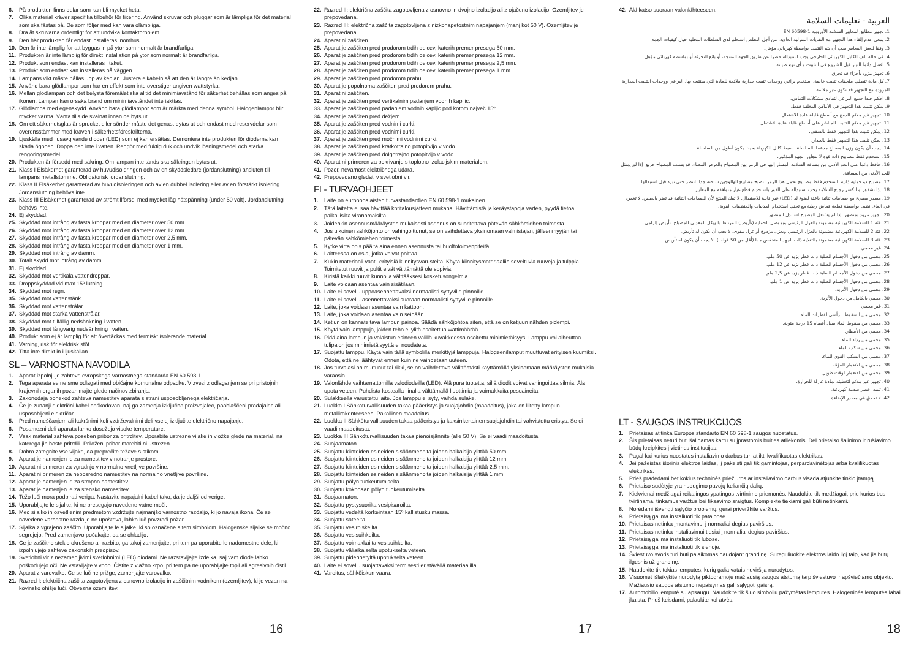6. På produkten finns delar som kan bli mycket heta.
7. Olika material kräver specifika tillbehör för fixering. Använd skruvar och pluggar som är lämpliga för det material som ska fästas på. De som följer med kan vara olämpliga.
8. Dra åt skruvarna ordentligt för att undvika kontaktproblem.
9. Den här produkten får endast installeras inomhus.
10. Den är inte lämplig för att byggas in på ytor som normalt är brandfarliga.
11. Produkten är inte lämplig för direkt installation på ytor som normalt är brandfarliga.
12. Produkt som endast kan installeras i taket.
13. Produkt som endast kan installeras på väggen.
14. Lampans vikt måste hållas upp av kedjan. Justera elkabeln så att den är längre än kedjan.
15. Använd bara glödlampor som har en effekt som inte överstiger angiven wattstyrka.
16. Mellan glödlampan och det belysta föremålet ska alltid det minimiavstånd för säkerhet behållas som anges på ikonen. Lampan kan orsaka brand om minimiavståndet inte iakttas.
17. Glödlampa med egenskydd. Använd bara glödlampor som är märkta med denna symbol. Halogenlampor blir mycket varma. Vänta tills de svalnat innan de byts ut.
18. Om ett säkerhetsglas är sprucket eller sönder måste det genast bytas ut och endast med reservdelar som överensstämmer med kraven i säkerhetsföreskrifterna.
19. Ljuskälla med ljusavgivande dioder (LED) som ej kan ersättas. Demontera inte produkten för dioderna kan skada ögonen. Doppa den inte i vatten. Rengör med fuktig duk och undvik lösningsmedel och starka rengöringsmedel.
20. Produkten är försedd med säkring. Om lampan inte tänds ska säkringen bytas ut.
21. Klass I Elsäkerhet garanterad av huvudisoleringen och av en skyddsledare (jordanslutning) ansluten till lampans metallstomme. Obligatorisk jordanslutning.
22. Klass II Elsäkerhet garanterad av huvudisoleringen och av en dubbel isolering eller av en förstärkt isolering. Jordanslutning behövs inte.
23. Klass III Elsäkerhet garanterad av strömtillförsel med mycket låg nätspänning (under 50 volt). Jordanslutning behövs inte.
24. Ej skyddad.
25. Skyddad mot intrång av fasta kroppar med en diameter över 50 mm.
26. Skyddad mot intrång av fasta kroppar med en diameter över 12 mm.
27. Skyddad mot intrång av fasta kroppar med en diameter över 2,5 mm.
28. Skyddad mot intrång av fasta kroppar med en diameter över 1 mm.
29. Skyddad mot intrång av damm.
30. Totalt skydd mot intrång av damm.
31. Ej skyddad.
32. Skyddad mot vertikala vattendroppar.
33. Droppskyddad vid max 15º lutning.
34. Skyddad mot regn.
35. Skyddad mot vattenstänk.
36. Skyddad mot vattenstrålar.
37. Skyddad mot starka vattenstrålar.
38. Skyddad mot tillfällig nedsänkning i vatten.
39. Skyddad mot långvarig nedsänkning i vatten.
40. Produkt som ej är lämplig för att övertäckas med termiskt isolerande material.
41. Varning, risk för elektrisk stöt.
42. Titta inte direkt in i ljuskällan.
SL – VARNOSTNA NAVODILA
1. Aparat izpolnjuje zahteve evropskega varnostnega standarda EN 60 598-1.
2. Tega aparata se ne sme odlagati med običajne komunalne odpadke. V zvezi z odlaganjem se pri pristojnih krajevnih organih pozanimajte glede načinov zbiranja.
3. Zakonodaja ponekod zahteva namestitev aparata s strani usposobljenega električarja.
4. Če je zunanji električni kabel poškodovan, naj ga zamenja izključno proizvajalec, pooblaščeni prodajalec ali usposobljeni električar.
5. Pred nameščanjem ali kakršnimi koli vzdrževalnimi deli vselej izključite električno napajanje.
6. Posamezni deli aparata lahko dosežejo visoke temperature.
7. Vsak material zahteva poseben pribor za pritrditev. Uporabite ustrezne vijake in vložke glede na material, na katerega jih boste pritrdili. Priloženi pribor morebiti ni ustrezen.
8. Dobro zategnite vse vijake, da preprečite težave s stikom.
9. Aparat je namenjen le za namestitev v notranje prostore.
10. Aparat ni primeren za vgradnjo v normalno vnetljive površine.
11. Aparat ni primeren za neposredno namestitev na normalno vnetljive površine.
12. Aparat je namenjen le za stropno namestitev.
13. Aparat je namenjen le za stensko namestitev.
14. Težo luči mora podpirati veriga. Nastavite napajalni kabel tako, da je daljši od verige.
15. Uporabljajte le sijalke, ki ne presegajo navedene vatne moči.
16. Med sijalko in osvetljenim predmetom vzdržujte najmanjšo varnostno razdaljo, ki jo navaja ikona. Če se navedene varnostne razdalje ne upošteva, lahko luč povzroči požar.
17. Sijalka z vgrajeno zaščito. Uporabljajte le sijalke, ki so označene s tem simbolom. Halogenske sijalke se močno segrejejo. Pred zamenjavo počakajte, da se ohladijo.
18. Če je zaščitno steklo okrušeno ali razbito, ga takoj zamenjajte, pri tem pa uporabite le nadomestne dele, ki izpolnjujejo zahteve zakonskih predpisov.
19. Svetlobni vir z nezamenljivimi svetlobnimi (LED) diodami. Ne razstavljajte izdelka, saj vam diode lahko poškodujejo oči. Ne vstavljajte v vodo. Čistite z vlažno krpo, pri tem pa ne uporabljajte topil ali agresivnih čistil.
20. Aparat z varovalko. Če se luč ne prižge, zamenjajte varovalko.
21. Razred I: električna zaščita zagotovljena z osnovno izolacijo in zaščitnim vodnikom (ozemljitev), ki je vezan na kovinsko ohišje luči. Obvezna ozemljitev.
22. Razred II: električna zaščita zagotovljena z osnovno in dvojno izolacijo ali z ojačeno izolacijo. Ozemljitev je prepovedana.
23. Razred III: električna zaščita zagotovljena z nizkonapetostnim napajanjem (manj kot 50 V). Ozemljitev je prepovedana.
24. Aparat ni zaščiten.
25. Aparat je zaščiten pred prodorom trdih delcev, katerih premer presega 50 mm.
26. Aparat je zaščiten pred prodorom trdih delcev, katerih premer presega 12 mm.
27. Aparat je zaščiten pred prodorom trdih delcev, katerih premer presega 2,5 mm.
28. Aparat je zaščiten pred prodorom trdih delcev, katerih premer presega 1 mm.
29. Aparat je zaščiten pred prodorom prahu.
30. Aparat je popolnoma zaščiten pred prodorom prahu.
31. Aparat ni zaščiten.
32. Aparat je zaščiten pred vertikalnim padanjem vodnih kapljic.
33. Aparat je zaščiten pred padanjem vodnih kapljic pod kotom največ 15º.
34. Aparat je zaščiten pred dežjem.
35. Aparat je zaščiten pred vodnimi curki.
36. Aparat je zaščiten pred vodnimi curki.
37. Aparat je zaščiten pred močnimi vodnimi curki.
38. Aparat je zaščiten pred kratkotrajno potopitvijo v vodo.
39. Aparat je zaščiten pred dolgotrajno potopitvijo v vodo.
40. Aparat ni primeren za pokrivanje s toplotno izolacijskim materialom.
41. Pozor, nevarnost električnega udara.
42. Prepovedano gledati v svetlobni vir.
FI - TURVAOHJEET
1. Laite on eurooppalaisten turvastandardien EN 60 598-1 mukainen.
2. Tätä laitetta ei saa hävittää kotitalousjätteen mukana. Hävittämistä ja keräystapoja varten, pyydä tietoa paikallisilta viranomaisilta.
3. Joidenkin asennusmääräysten mukaisesti asennus on suoritettava pätevän sähkömiehen toimesta.
4. Jos ulkoinen sähköjohto on vahingoittunut, se on vaihdettava yksinomaan valmistajan, jälleenmyyjän tai pätevän sähkömiehen toimesta.
5. Kytke virta pois päältä aina ennen asennusta tai huoltotoimenpiteitä.
6. Laitteessa on osia, jotka voivat polttaa.
7. Kukin materiaali vaatii erityisiä kiinnitysvarusteita. Käytä kiinnitysmateriaaliin soveltuvia ruuveja ja tulppia. Toimitetut ruuvit ja pultit eivät välttämättä ole sopivia.
8. Kiristä kaikki ruuvit kunnolla välttääksesi kosketusongelmia.
9. Laite voidaan asentaa vain sisätilaan.
10. Laite ei sovellu uppoasennettavaksi normaalisti syttyville pinnoille.
11. Laite ei sovellu asennettavaksi suoraan normaalisti syttyville pinnoille.
12. Laite, joka voidaan asentaa vain kattoon.
13. Laite, joka voidaan asentaa vain seinään
14. Ketjun on kannateltava lampun painoa. Säädä sähköjohtoa siten, että se on ketjuun nähden pidempi.
15. Käytä vain lamppuja, joiden teho ei ylitä osoitettua wattimäärää.
16. Pidä aina lampun ja valaistun esineen välillä kuvakkeessa osoitettu minimietäisyys. Lamppu voi aiheuttaa tulipalon jos minimietäisyyttä ei noudateta.
17. Suojattu lamppu. Käytä vain tällä symbolilla merkittyjä lamppuja. Halogeenilamput muuttuvat erityisen kuumiksi. Odota, että ne jäähtyvät ennen kuin ne vaihdetaan uuteen.
18. Jos turvalasi on murtunut tai rikki, se on vaihdettava välittömästi käyttämällä yksinomaan määräysten mukaisia varaosia.
19. Valonlähde vaihtamattomilla valodiodeilla (LED). Älä pura tuotetta, sillä diodit voivat vahingoittaa silmiä. Älä upota veteen. Puhdista kostealla liinalla välttämällä liuottimia ja voimakkaita pesuaineita.
20. Sulakkeella varustettu laite. Jos lamppu ei syty, vaihda sulake.
21. Luokka I Sähköturvallisuuden takaa pääeristys ja suojajohdin (maadoitus), joka on liitetty lampun metallirakenteeseen. Pakollinen maadoitus.
22. Luokka II Sähköturvallisuuden takaa pääeristys ja kaksinkertainen suojajohdin tai vahvistettu eristys. Se ei vaadi maadoitusta.
23. Luokka III Sähköturvallisuuden takaa pienoisjännite (alle 50 V). Se ei vaadi maadoitusta.
24. Suojaamaton.
25. Suojattu kiinteiden esineiden sisäänmenolta joiden halkaisija ylittää 50 mm.
26. Suojattu kiinteiden esineiden sisäänmenolta joiden halkaisija ylittää 12 mm.
27. Suojattu kiinteiden esineiden sisäänmenolta joiden halkaisija ylittää 2,5 mm.
28. Suojattu kiinteiden esineiden sisäänmenolta joiden halkaisija ylittää 1 mm.
29. Suojattu pölyn tunkeutumiselta.
30. Suojattu kokonaan pölyn tunkeutumiselta.
31. Suojaamaton.
32. Suojattu pystysuorilta vesipisaroilta.
33. Suojattu vedeltä korkeintaan 15º kallistuskulmassa.
34. Suojattu sateelta.
35. Suojattu vesiroiskeilta.
36. Suojattu vesisuihkeilta.
37. Suojattu voimakkailta vesisuihkeilta.
38. Suojattu väliaikaiselta upotukselta veteen.
39. Suojattu pidennetyltä upotukselta veteen.
40. Laite ei sovellu suojattavaksi termisesti eristävällä materiaalilla.
41. Varoitus, sähköiskun vaara.
42. Älä katso suoraan valonlähteeseen.
العربية - تعليمات السلامة
1. تجهيز مطابق لمعايير السلامة الأوروبية EN 60598-1
2. ينبغي عدم إلقاء هذا التجهيز مع النفايات المنزلية العادية. من أجل التخلص استعلم لدى السلطات المحلية حول كيفيات الجمع.
3. وفقا لبعض المعايير يجب أن يتم التثبيت بواسطة كهربائي مؤهل.
4. في حالة تلف الكابل الكهربائي الخارجي يجب استبداله حصرا عن طريق الجهة المنتجة، أو بائع التجزئة أو بواسطة كهربائي مؤهل.
5. افصل دائما التيار قبل الشروع في التثبيت و أي نوع صيانة.
6. تجهيز مزود بأجزاء قد تحرق.
7. كل مادة تتطلب ملحقات تثبيت خاصة. استخدم براغي ووحدات تثبيت جدارية ملائمة للمادة التي ستثبت بها. البراغي ووحدات التثبيت الجدارية المزودة مع التجهيز قد تكون غير ملائمة.
8. احكم جيدا جميع البراغي لتفادي مشكلات التماس.
9. يمكن تثبيت هذا التجهيز في الأماكن المغلقة فقط.
10. تجهيز غير ملائم للدمج مع أسطح قابلة عادة للاشتعال.
11. تجهيز غير ملائم للتثبيت المباشر على أسطح قابلة عادة للاشتعال.
12. يمكن تثبيت هذا التجهيز فقط بالسقف.
13. يمكن تثبيت هذا التجهيز فقط بالجدار.
14. يجب أن يكون وزن المصباح مدعما بالسلسلة. اضبط كابل الكهرباء بحيث يكون أطول من السلسلة.
15. استخدم فقط مصابيح ذات قوة لا تتجاوز الجهد المذكور.
16. حافظ دائما على الحد الأدنى من مسافة السلامة المشار إليها في الرمز بين المصباح والغرض المضاء. قد يسبب المصباح حريق إذا لم يمتثل للحد الأدنى من المسافة.
17. مصباح ذو حماية ذاتية. استخدم فقط مصابيح تحمل هذا الرمز. تصبح مصابيح الهالوجين ساخنة جدا. انتظر حتى تبرد قبل استبدالها.
18. إذا تشقق أو انكسر زجاج السلامة يجب استبداله على الفور باستخدام قطع غيار متوافقة مع المعايير.
19. مصدر مضيء مع صمامات ثنائية باعثة لضوء لد (LED) غير قابلة للاستبدال. لا تفك المنتج لأن الصمامات الثنائية قد تضر بالعينين. لا تغمره في الماء. نظف بواسطة قطعة قماش رطبة مع تجنب استخدام المذيبات والمنظفات القوية.
20. تجهيز مزود بمنصهر. إذا لم يشتعل المصباح استبدل المنصهر.
21. فئة 1 للسلامة الكهربائية مضمونة بالعزل الرئيسي وبموصل الحماية (تأريض) المرتبط بالهيكل المعدني للمصباح. تأريض إلزامي.
22. فئة 2 للسلامة الكهربائية مضمونة بالعزل الرئيسي وبعزل مزدوج أو عزل مقوى. لا يجب أن يكون له تأريض.
23. فئة 3 للسلامة الكهربائية مضمونة بالتغذية ذات الجهد المنخفض جدا (أقل من 50 فولت). لا يجب أن يكون له تأريض.
24. غير محمي
25. محمي من دخول الأجسام الصلبة ذات قطر يزيد عن 50 ملم.
26. محمي من دخول الأجسام الصلبة ذات قطر يزيد عن 12 ملم.
27. محمي من دخول الأجسام الصلبة ذات قطر يزيد عن 2,5 ملم.
28. محمي من دخول الأجسام الصلبة ذات قطر يزيد عن 1 ملم.
29. محمي من دخول الأتربة.
30. محمي بالكامل من دخول الأتربة.
31. غير محمي
32. محمي من السقوط الرأسي لقطرات الماء.
33. محمي من سقوط الماء بميل أقصاه 15 درجة مئوية.
34. محمي من الأمطار.
35. محمي من رذاذ الماء.
36. محمي من سكب الماء.
37. محمي من السكب القوي للماء.
38. محمي من الانغمار المؤقت.
39. محمي من الانغمار لوقت طويل.
40. تجهيز غير ملائم لتغطيته بمادة عازلة للحرارة.
41. تنبيه، خطر صدمة كهربائية.
42. لا تحدق في مصدر الإضاءة.
LT - SAUGOS INSTRUKCIJOS
1. Prietaisas atitinka Europos standarto EN 60 598-1 saugos nuostatus.
2. Šis prietaisas neturi būti šalinamas kartu su įprastomis buities atliekomis. Dėl prietaiso šalinimo ir rūšiavimo būdų kreipkitės į vietines institucijas.
3. Pagal kai kurius nuostatus instaliavimo darbus turi atlikti kvalifikuotas elektrikas.
4. Jei pažeistas išorinis elektros laidas, jį pakeisti gali tik gamintojas, perpardavinėtojas arba kvalifikuotas elektrikas.
5. Prieš pradedami bet kokius techninės priežiūros ar instaliavimo darbus visada atjunkite tinklo įtampą.
6. Prietaiso sudėtyje yra nudegimo pavojų keliančių dalių.
7. Kiekvienai medžiagai reikalingos ypatingos tvirtinimo priemonės. Naudokite tik medžiagai, prie kurios bus tvirtinama, tinkamus varžtus bei fiksavimo sraigtus. Komplekte tiekiami gali būti netinkami.
8. Norėdami išvengti sąlyčio problemų, gerai priveržkite varžtus.
9. Prietaisą galima instaliuoti tik patalpose.
10. Prietaisas netinka įmontavimui į normaliai degius paviršius.
11. Prietaisas netinka instaliavimui tiesiai į normaliai degius paviršius.
12. Prietaisą galima instaliuoti tik lubose.
13. Prietaisą galima instaliuoti tik sienoje.
14. Šviestuvo svoris turi būti palaikomas naudojant grandinę. Sureguliuokite elektros laido ilgį taip, kad jis būtų ilgesnis už grandinę.
15. Naudokite tik tokias lemputes, kurių galia vatais neviršija nurodytos.
16. Visuomet išlaikykite nurodytą piktogramoje mažiausią saugos atstumą tarp šviestuvo ir apšviečiamo objekto. Mažiausio saugos atstumo nepaisymas gali sąlygoti gaisrą.
17. Automobilio lemputė su apsaugu. Naudokite tik šiuo simboliu pažymėtas lemputes. Halogeninės lemputės labai įkaista. Prieš keisdami, palaukite kol atvės.
16 17 18